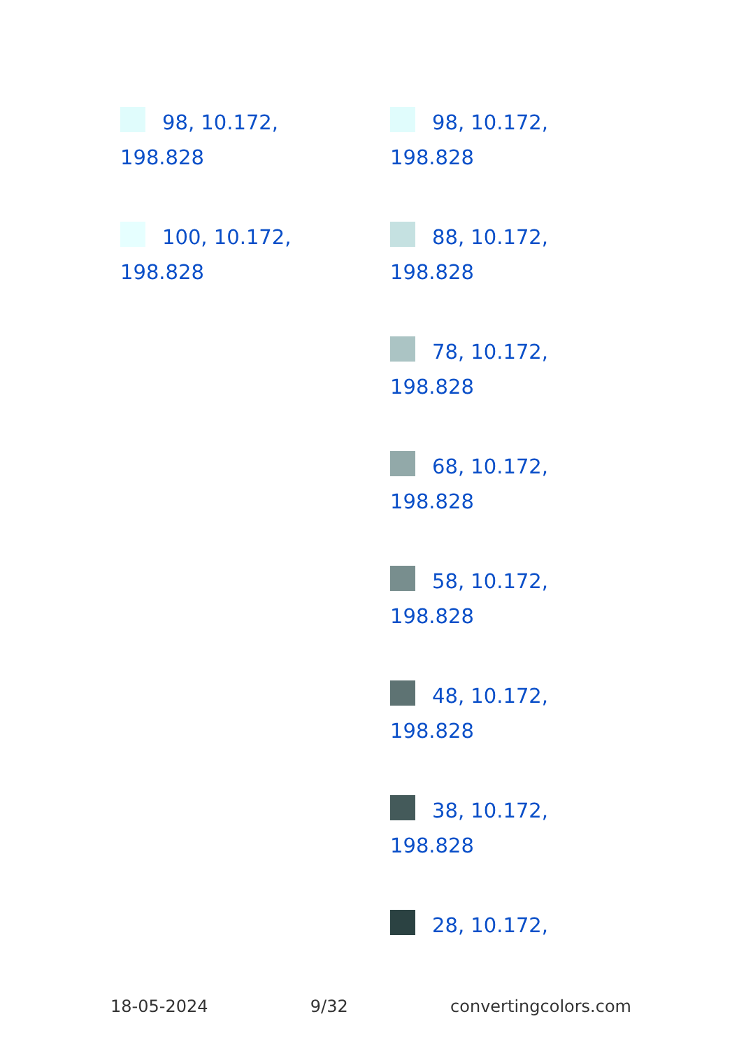98, 10.172, 198.828
100, 10.172, 198.828
98, 10.172, 198.828
88, 10.172, 198.828
78, 10.172, 198.828
68, 10.172, 198.828
58, 10.172, 198.828
48, 10.172, 198.828
38, 10.172, 198.828
28, 10.172,
18-05-2024 9/32 convertingcolors.com